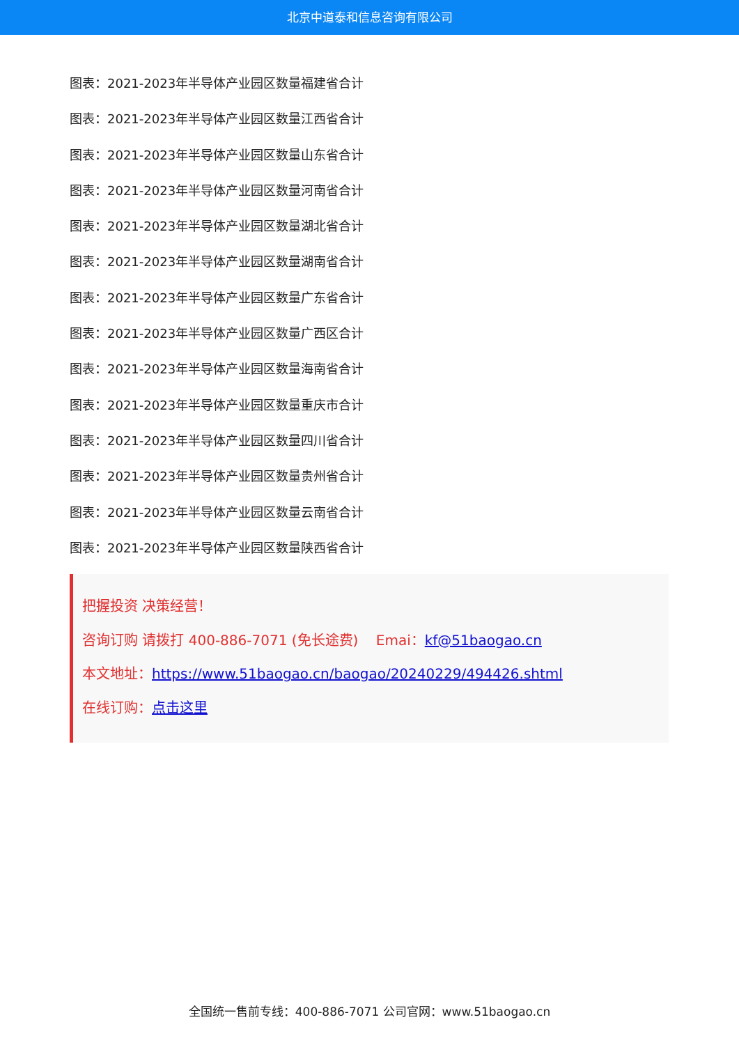北京中道泰和信息咨询有限公司
图表：2021-2023年半导体产业园区数量福建省合计
图表：2021-2023年半导体产业园区数量江西省合计
图表：2021-2023年半导体产业园区数量山东省合计
图表：2021-2023年半导体产业园区数量河南省合计
图表：2021-2023年半导体产业园区数量湖北省合计
图表：2021-2023年半导体产业园区数量湖南省合计
图表：2021-2023年半导体产业园区数量广东省合计
图表：2021-2023年半导体产业园区数量广西区合计
图表：2021-2023年半导体产业园区数量海南省合计
图表：2021-2023年半导体产业园区数量重庆市合计
图表：2021-2023年半导体产业园区数量四川省合计
图表：2021-2023年半导体产业园区数量贵州省合计
图表：2021-2023年半导体产业园区数量云南省合计
图表：2021-2023年半导体产业园区数量陕西省合计
把握投资 决策经营！
咨询订购 请拨打 400-886-7071 (免长途费) Emai：kf@51baogao.cn
本文地址：https://www.51baogao.cn/baogao/20240229/494426.shtml
在线订购：点击这里
全国统一售前专线：400-886-7071 公司官网：www.51baogao.cn